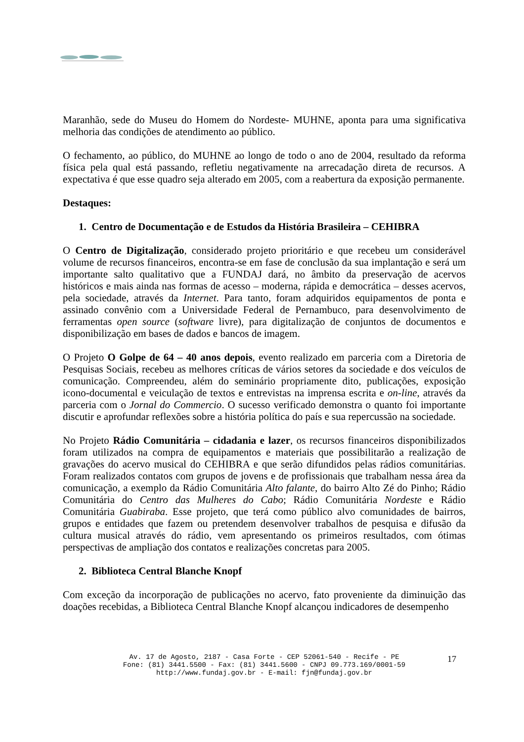Maranhão, sede do Museu do Homem do Nordeste- MUHNE, aponta para uma significativa melhoria das condições de atendimento ao público.
O fechamento, ao público, do MUHNE ao longo de todo o ano de 2004, resultado da reforma física pela qual está passando, refletiu negativamente na arrecadação direta de recursos. A expectativa é que esse quadro seja alterado em 2005, com a reabertura da exposição permanente.
Destaques:
1. Centro de Documentação e de Estudos da História Brasileira – CEHIBRA
O Centro de Digitalização, considerado projeto prioritário e que recebeu um considerável volume de recursos financeiros, encontra-se em fase de conclusão da sua implantação e será um importante salto qualitativo que a FUNDAJ dará, no âmbito da preservação de acervos históricos e mais ainda nas formas de acesso – moderna, rápida e democrática – desses acervos, pela sociedade, através da Internet. Para tanto, foram adquiridos equipamentos de ponta e assinado convênio com a Universidade Federal de Pernambuco, para desenvolvimento de ferramentas open source (software livre), para digitalização de conjuntos de documentos e disponibilização em bases de dados e bancos de imagem.
O Projeto O Golpe de 64 – 40 anos depois, evento realizado em parceria com a Diretoria de Pesquisas Sociais, recebeu as melhores críticas de vários setores da sociedade e dos veículos de comunicação. Compreendeu, além do seminário propriamente dito, publicações, exposição icono-documental e veiculação de textos e entrevistas na imprensa escrita e on-line, através da parceria com o Jornal do Commercio. O sucesso verificado demonstra o quanto foi importante discutir e aprofundar reflexões sobre a história política do país e sua repercussão na sociedade.
No Projeto Rádio Comunitária – cidadania e lazer, os recursos financeiros disponibilizados foram utilizados na compra de equipamentos e materiais que possibilitarão a realização de gravações do acervo musical do CEHIBRA e que serão difundidos pelas rádios comunitárias. Foram realizados contatos com grupos de jovens e de profissionais que trabalham nessa área da comunicação, a exemplo da Rádio Comunitária Alto falante, do bairro Alto Zé do Pinho; Rádio Comunitária do Centro das Mulheres do Cabo; Rádio Comunitária Nordeste e Rádio Comunitária Guabiraba. Esse projeto, que terá como público alvo comunidades de bairros, grupos e entidades que fazem ou pretendem desenvolver trabalhos de pesquisa e difusão da cultura musical através do rádio, vem apresentando os primeiros resultados, com ótimas perspectivas de ampliação dos contatos e realizações concretas para 2005.
2. Biblioteca Central Blanche Knopf
Com exceção da incorporação de publicações no acervo, fato proveniente da diminuição das doações recebidas, a Biblioteca Central Blanche Knopf alcançou indicadores de desempenho
Av. 17 de Agosto, 2187 - Casa Forte - CEP 52061-540 - Recife - PE
Fone: (81) 3441.5500 - Fax: (81) 3441.5600 - CNPJ 09.773.169/0001-59
http://www.fundaj.gov.br - E-mail: fjn@fundaj.gov.br
17